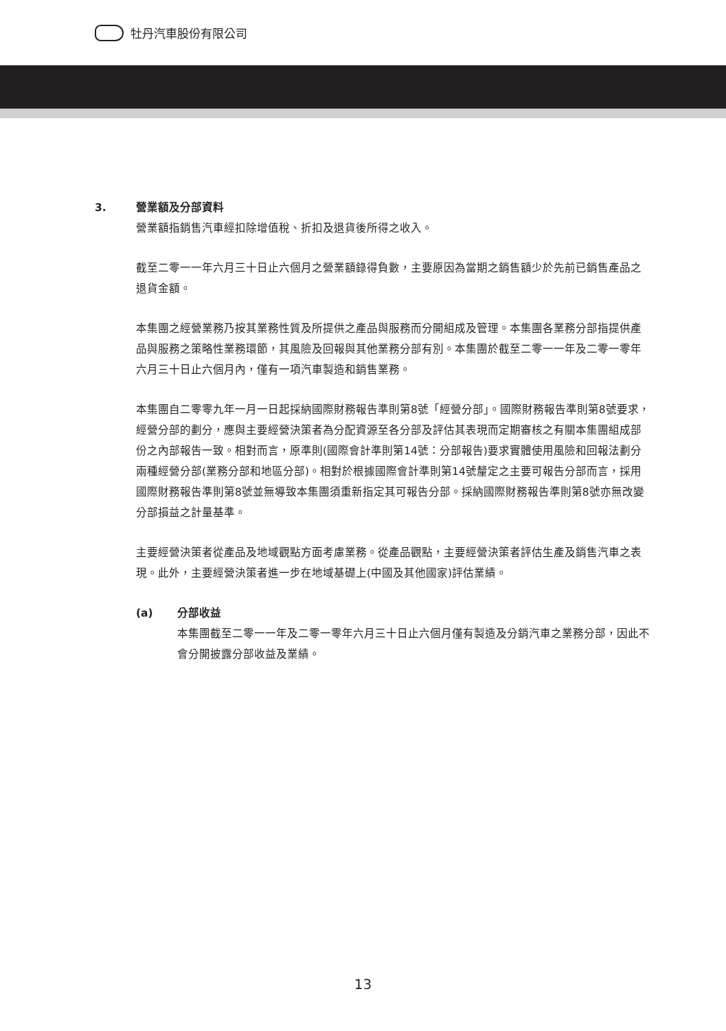牡丹汽車股份有限公司
3. 營業額及分部資料
營業額指銷售汽車經扣除增值稅、折扣及退貨後所得之收入。
截至二零一一年六月三十日止六個月之營業額錄得負數，主要原因為當期之銷售額少於先前已銷售產品之退貨金額。
本集團之經營業務乃按其業務性質及所提供之產品與服務而分開組成及管理。本集團各業務分部指提供產品與服務之策略性業務環節，其風險及回報與其他業務分部有別。本集團於截至二零一一年及二零一零年六月三十日止六個月內，僅有一項汽車製造和銷售業務。
本集團自二零零九年一月一日起採納國際財務報告準則第8號「經營分部」。國際財務報告準則第8號要求，經營分部的劃分，應與主要經營決策者為分配資源至各分部及評估其表現而定期審核之有關本集團組成部份之內部報告一致。相對而言，原準則(國際會計準則第14號：分部報告)要求實體使用風險和回報法劃分兩種經營分部(業務分部和地區分部)。相對於根據國際會計準則第14號釐定之主要可報告分部而言，採用國際財務報告準則第8號並無導致本集團須重新指定其可報告分部。採納國際財務報告準則第8號亦無改變分部損益之計量基準。
主要經營決策者從產品及地域觀點方面考慮業務。從產品觀點，主要經營決策者評估生產及銷售汽車之表現。此外，主要經營決策者進一步在地域基礎上(中國及其他國家)評估業績。
(a) 分部收益
本集團截至二零一一年及二零一零年六月三十日止六個月僅有製造及分銷汽車之業務分部，因此不會分開披露分部收益及業績。
13